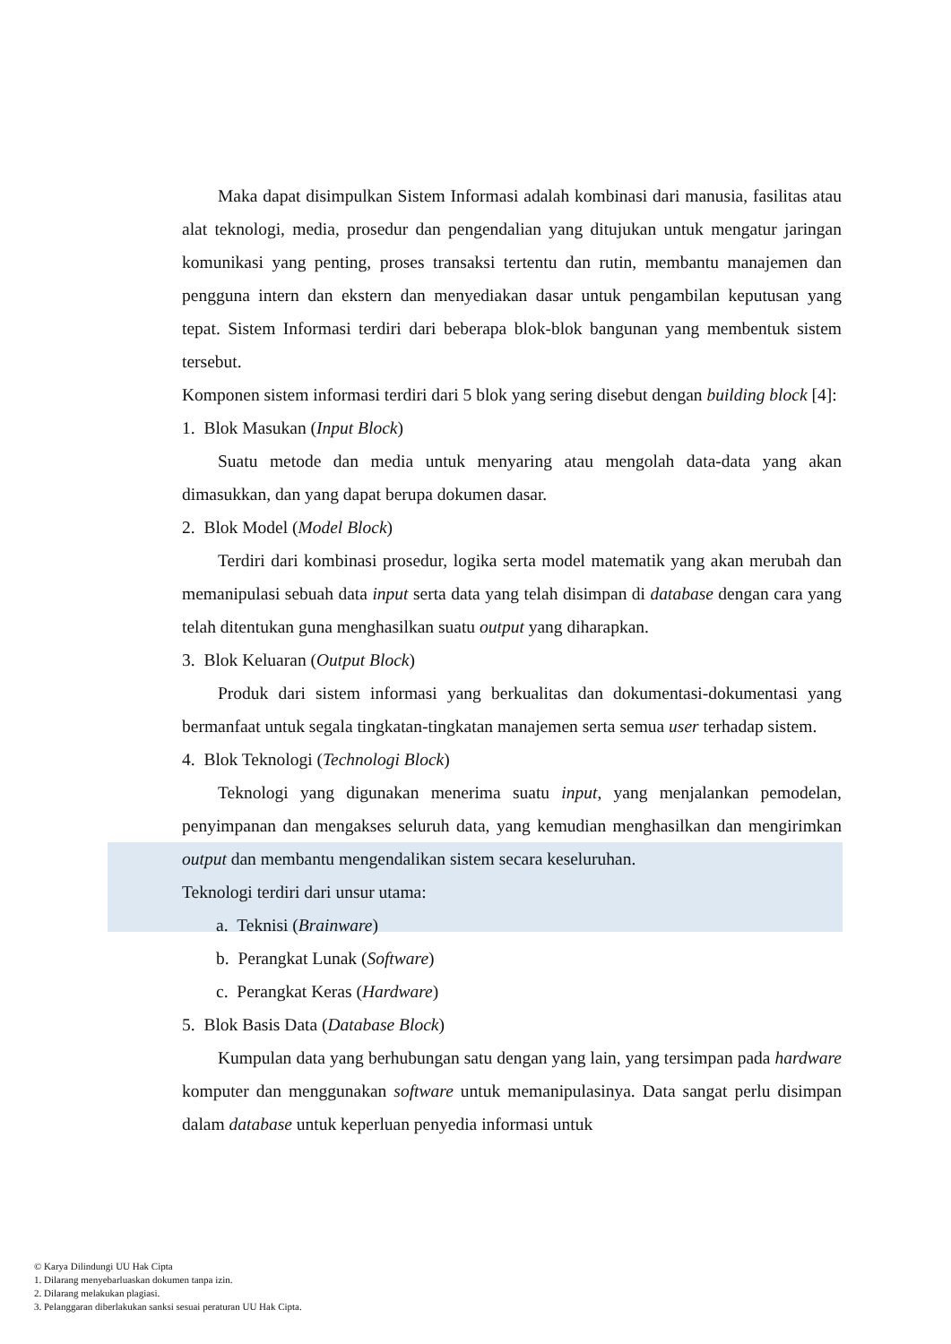Maka dapat disimpulkan Sistem Informasi adalah kombinasi dari manusia, fasilitas atau alat teknologi, media, prosedur dan pengendalian yang ditujukan untuk mengatur jaringan komunikasi yang penting, proses transaksi tertentu dan rutin, membantu manajemen dan pengguna intern dan ekstern dan menyediakan dasar untuk pengambilan keputusan yang tepat. Sistem Informasi terdiri dari beberapa blok-blok bangunan yang membentuk sistem tersebut.
Komponen sistem informasi terdiri dari 5 blok yang sering disebut dengan building block [4]:
1. Blok Masukan (Input Block)
Suatu metode dan media untuk menyaring atau mengolah data-data yang akan dimasukkan, dan yang dapat berupa dokumen dasar.
2. Blok Model (Model Block)
Terdiri dari kombinasi prosedur, logika serta model matematik yang akan merubah dan memanipulasi sebuah data input serta data yang telah disimpan di database dengan cara yang telah ditentukan guna menghasilkan suatu output yang diharapkan.
3. Blok Keluaran (Output Block)
Produk dari sistem informasi yang berkualitas dan dokumentasi-dokumentasi yang bermanfaat untuk segala tingkatan-tingkatan manajemen serta semua user terhadap sistem.
4. Blok Teknologi (Technologi Block)
Teknologi yang digunakan menerima suatu input, yang menjalankan pemodelan, penyimpanan dan mengakses seluruh data, yang kemudian menghasilkan dan mengirimkan output dan membantu mengendalikan sistem secara keseluruhan.
Teknologi terdiri dari unsur utama:
a. Teknisi (Brainware)
b. Perangkat Lunak (Software)
c. Perangkat Keras (Hardware)
5. Blok Basis Data (Database Block)
Kumpulan data yang berhubungan satu dengan yang lain, yang tersimpan pada hardware komputer dan menggunakan software untuk memanipulasinya. Data sangat perlu disimpan dalam database untuk keperluan penyedia informasi untuk
© Karya Dilindungi UU Hak Cipta
1. Dilarang menyebarluaskan dokumen tanpa izin.
2. Dilarang melakukan plagiasi.
3. Pelanggaran diberlakukan sanksi sesuai peraturan UU Hak Cipta.